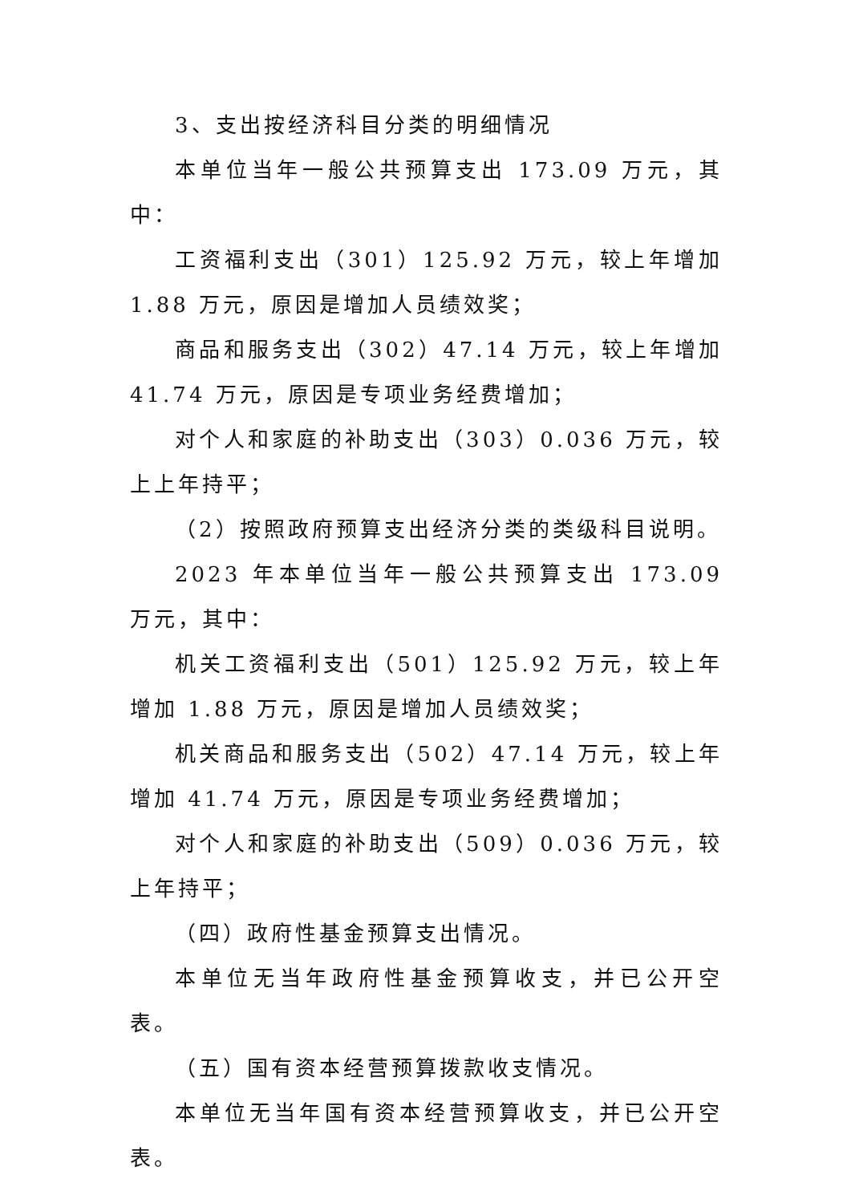3、支出按经济科目分类的明细情况
本单位当年一般公共预算支出 173.09 万元，其中：
工资福利支出（301）125.92 万元，较上年增加 1.88 万元，原因是增加人员绩效奖；
商品和服务支出（302）47.14 万元，较上年增加 41.74 万元，原因是专项业务经费增加；
对个人和家庭的补助支出（303）0.036 万元，较上上年持平；
（2）按照政府预算支出经济分类的类级科目说明。
2023 年本单位当年一般公共预算支出 173.09 万元，其中：
机关工资福利支出（501）125.92 万元，较上年增加 1.88 万元，原因是增加人员绩效奖；
机关商品和服务支出（502）47.14 万元，较上年增加 41.74 万元，原因是专项业务经费增加；
对个人和家庭的补助支出（509）0.036 万元，较上年持平；
（四）政府性基金预算支出情况。
本单位无当年政府性基金预算收支，并已公开空表。
（五）国有资本经营预算拨款收支情况。
本单位无当年国有资本经营预算收支，并已公开空表。